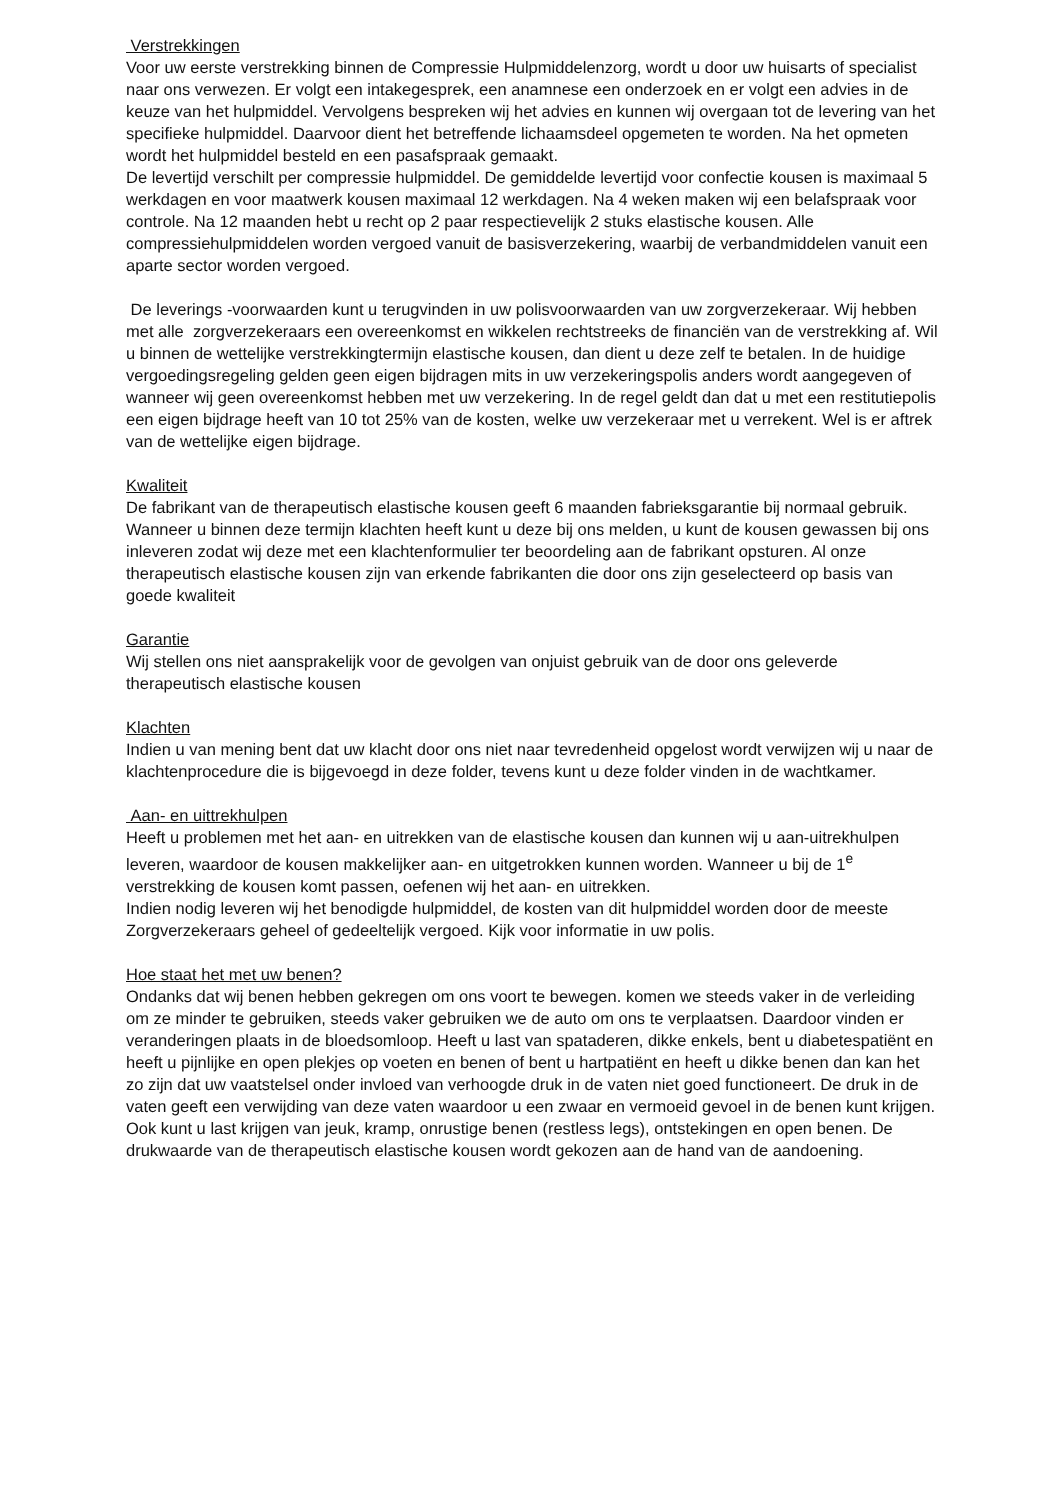Verstrekkingen
Voor uw eerste verstrekking binnen de Compressie Hulpmiddelenzorg, wordt u door uw huisarts of specialist naar ons verwezen. Er volgt een intakegesprek, een anamnese een onderzoek en er volgt een advies in de keuze van het hulpmiddel. Vervolgens bespreken wij het advies en kunnen wij overgaan tot de levering van het specifieke hulpmiddel. Daarvoor dient het betreffende lichaamsdeel opgemeten te worden. Na het opmeten wordt het hulpmiddel besteld en een pasafspraak gemaakt.
De levertijd verschilt per compressie hulpmiddel. De gemiddelde levertijd voor confectie kousen is maximaal 5 werkdagen en voor maatwerk kousen maximaal 12 werkdagen. Na 4 weken maken wij een belafspraak voor controle. Na 12 maanden hebt u recht op 2 paar respectievelijk 2 stuks elastische kousen. Alle compressiehulpmiddelen worden vergoed vanuit de basisverzekering, waarbij de verbandmiddelen vanuit een aparte sector worden vergoed.
De leverings -voorwaarden kunt u terugvinden in uw polisvoorwaarden van uw zorgverzekeraar. Wij hebben met alle zorgverzekeraars een overeenkomst en wikkelen rechtstreeks de financiën van de verstrekking af. Wil u binnen de wettelijke verstrekkingtermijn elastische kousen, dan dient u deze zelf te betalen. In de huidige vergoedingsregeling gelden geen eigen bijdragen mits in uw verzekeringspolis anders wordt aangegeven of wanneer wij geen overeenkomst hebben met uw verzekering. In de regel geldt dan dat u met een restitutiepolis een eigen bijdrage heeft van 10 tot 25% van de kosten, welke uw verzekeraar met u verrekent. Wel is er aftrek van de wettelijke eigen bijdrage.
Kwaliteit
De fabrikant van de therapeutisch elastische kousen geeft 6 maanden fabrieksgarantie bij normaal gebruik. Wanneer u binnen deze termijn klachten heeft kunt u deze bij ons melden, u kunt de kousen gewassen bij ons inleveren zodat wij deze met een klachtenformulier ter beoordeling aan de fabrikant opsturen. Al onze therapeutisch elastische kousen zijn van erkende fabrikanten die door ons zijn geselecteerd op basis van goede kwaliteit
Garantie
Wij stellen ons niet aansprakelijk voor de gevolgen van onjuist gebruik van de door ons geleverde therapeutisch elastische kousen
Klachten
Indien u van mening bent dat uw klacht door ons niet naar tevredenheid opgelost wordt verwijzen wij u naar de klachtenprocedure die is bijgevoegd in deze folder, tevens kunt u deze folder vinden in de wachtkamer.
Aan- en uittrekhulpen
Heeft u problemen met het aan- en uitrekken van de elastische kousen dan kunnen wij u aan-uitrekhulpen leveren, waardoor de kousen makkelijker aan- en uitgetrokken kunnen worden. Wanneer u bij de 1<sup>e</sup> verstrekking de kousen komt passen, oefenen wij het aan- en uitrekken.
Indien nodig leveren wij het benodigde hulpmiddel, de kosten van dit hulpmiddel worden door de meeste Zorgverzekeraars geheel of gedeeltelijk vergoed. Kijk voor informatie in uw polis.
Hoe staat het met uw benen?
Ondanks dat wij benen hebben gekregen om ons voort te bewegen. komen we steeds vaker in de verleiding om ze minder te gebruiken, steeds vaker gebruiken we de auto om ons te verplaatsen. Daardoor vinden er veranderingen plaats in de bloedsomloop. Heeft u last van spataderen, dikke enkels, bent u diabetespatiënt en heeft u pijnlijke en open plekjes op voeten en benen of bent u hartpatiënt en heeft u dikke benen dan kan het zo zijn dat uw vaatstelsel onder invloed van verhoogde druk in de vaten niet goed functioneert. De druk in de vaten geeft een verwijding van deze vaten waardoor u een zwaar en vermoeid gevoel in de benen kunt krijgen. Ook kunt u last krijgen van jeuk, kramp, onrustige benen (restless legs), ontstekingen en open benen. De drukwaarde van de therapeutisch elastische kousen wordt gekozen aan de hand van de aandoening.